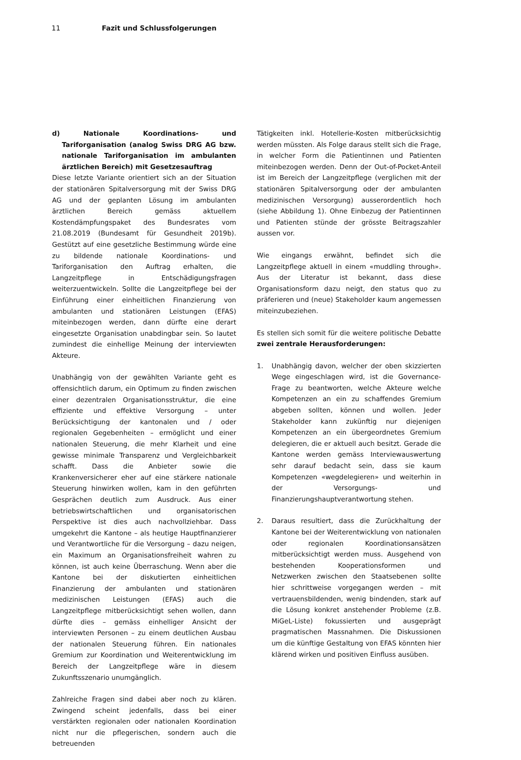11 Fazit und Schlussfolgerungen
d) Nationale Koordinations- und Tariforganisation (analog Swiss DRG AG bzw. nationale Tariforganisation im ambulanten ärztlichen Bereich) mit Gesetzesauftrag
Diese letzte Variante orientiert sich an der Situation der stationären Spitalversorgung mit der Swiss DRG AG und der geplanten Lösung im ambulanten ärztlichen Bereich gemäss aktuellem Kostendämpfungspaket des Bundesrates vom 21.08.2019 (Bundesamt für Gesundheit 2019b). Gestützt auf eine gesetzliche Bestimmung würde eine zu bildende nationale Koordinations- und Tariforganisation den Auftrag erhalten, die Langzeitpflege in Entschädigungsfragen weiterzuentwickeln. Sollte die Langzeitpflege bei der Einführung einer einheitlichen Finanzierung von ambulanten und stationären Leistungen (EFAS) miteinbezogen werden, dann dürfte eine derart eingesetzte Organisation unabdingbar sein. So lautet zumindest die einhellige Meinung der interviewten Akteure.
Unabhängig von der gewählten Variante geht es offensichtlich darum, ein Optimum zu finden zwischen einer dezentralen Organisationsstruktur, die eine effiziente und effektive Versorgung – unter Berücksichtigung der kantonalen und / oder regionalen Gegebenheiten – ermöglicht und einer nationalen Steuerung, die mehr Klarheit und eine gewisse minimale Transparenz und Vergleichbarkeit schafft. Dass die Anbieter sowie die Krankenversicherer eher auf eine stärkere nationale Steuerung hinwirken wollen, kam in den geführten Gesprächen deutlich zum Ausdruck. Aus einer betriebswirtschaftlichen und organisatorischen Perspektive ist dies auch nachvollziehbar. Dass umgekehrt die Kantone – als heutige Hauptfinanzierer und Verantwortliche für die Versorgung – dazu neigen, ein Maximum an Organisationsfreiheit wahren zu können, ist auch keine Überraschung. Wenn aber die Kantone bei der diskutierten einheitlichen Finanzierung der ambulanten und stationären medizinischen Leistungen (EFAS) auch die Langzeitpflege mitberücksichtigt sehen wollen, dann dürfte dies – gemäss einhelliger Ansicht der interviewten Personen – zu einem deutlichen Ausbau der nationalen Steuerung führen. Ein nationales Gremium zur Koordination und Weiterentwicklung im Bereich der Langzeitpflege wäre in diesem Zukunftsszenario unumgänglich.
Zahlreiche Fragen sind dabei aber noch zu klären. Zwingend scheint jedenfalls, dass bei einer verstärkten regionalen oder nationalen Koordination nicht nur die pflegerischen, sondern auch die betreuenden
Tätigkeiten inkl. Hotellerie-Kosten mitberücksichtig werden müssten. Als Folge daraus stellt sich die Frage, in welcher Form die Patientinnen und Patienten miteinbezogen werden. Denn der Out-of-Pocket-Anteil ist im Bereich der Langzeitpflege (verglichen mit der stationären Spitalversorgung oder der ambulanten medizinischen Versorgung) ausserordentlich hoch (siehe Abbildung 1). Ohne Einbezug der Patientinnen und Patienten stünde der grösste Beitragszahler aussen vor.
Wie eingangs erwähnt, befindet sich die Langzeitpflege aktuell in einem «muddling through». Aus der Literatur ist bekannt, dass diese Organisationsform dazu neigt, den status quo zu präferieren und (neue) Stakeholder kaum angemessen miteinzubeziehen.
Es stellen sich somit für die weitere politische Debatte zwei zentrale Herausforderungen:
1. Unabhängig davon, welcher der oben skizzierten Wege eingeschlagen wird, ist die Governance-Frage zu beantworten, welche Akteure welche Kompetenzen an ein zu schaffendes Gremium abgeben sollten, können und wollen. Jeder Stakeholder kann zukünftig nur diejenigen Kompetenzen an ein übergeordnetes Gremium delegieren, die er aktuell auch besitzt. Gerade die Kantone werden gemäss Interviewauswertung sehr darauf bedacht sein, dass sie kaum Kompetenzen «wegdelegieren» und weiterhin in der Versorgungs- und Finanzierungshauptverantwortung stehen.
2. Daraus resultiert, dass die Zurückhaltung der Kantone bei der Weiterentwicklung von nationalen oder regionalen Koordinationsansätzen mitberücksichtigt werden muss. Ausgehend von bestehenden Kooperationsformen und Netzwerken zwischen den Staatsebenen sollte hier schrittweise vorgegangen werden – mit vertrauensbildenden, wenig bindenden, stark auf die Lösung konkret anstehender Probleme (z.B. MiGeL-Liste) fokussierten und ausgeprägt pragmatischen Massnahmen. Die Diskussionen um die künftige Gestaltung von EFAS könnten hier klärend wirken und positiven Einfluss ausüben.